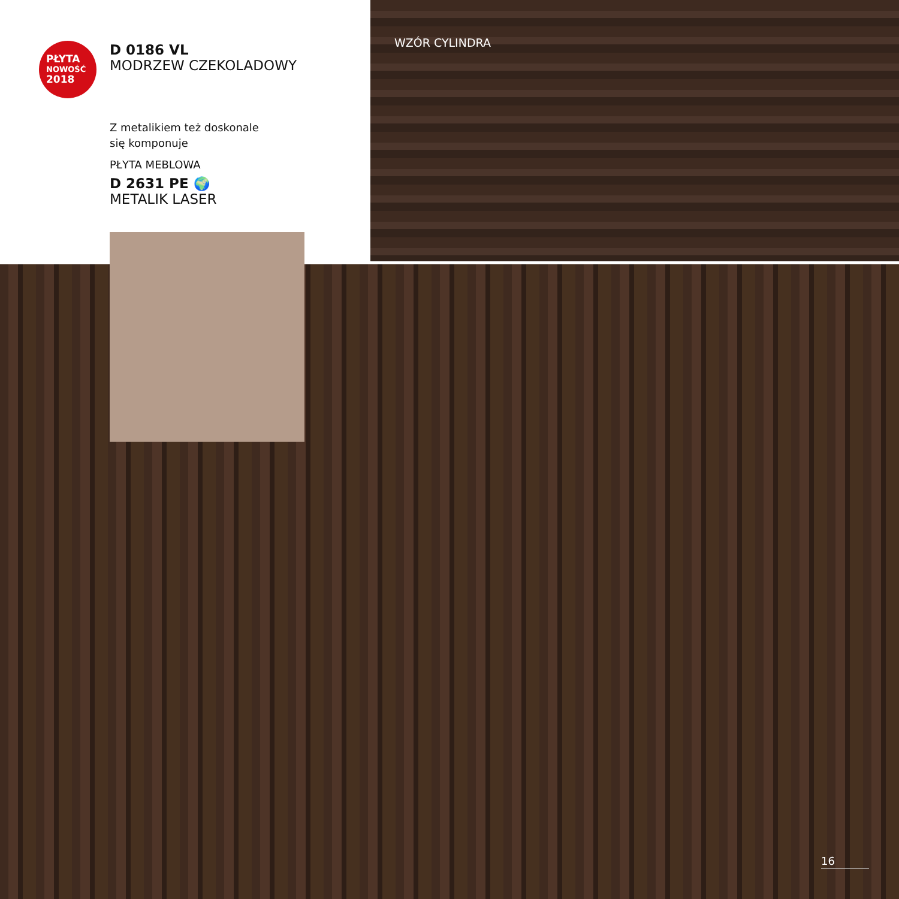PŁYTA
NOWOŚĆ
2018
D 0186 VL
MODRZEW CZEKOLADOWY
Z metalikiem też doskonale
się komponuje
PŁYTA MEBLOWA
D 2631 PE 🌍
METALIK LASER
WZÓR CYLINDRA
16